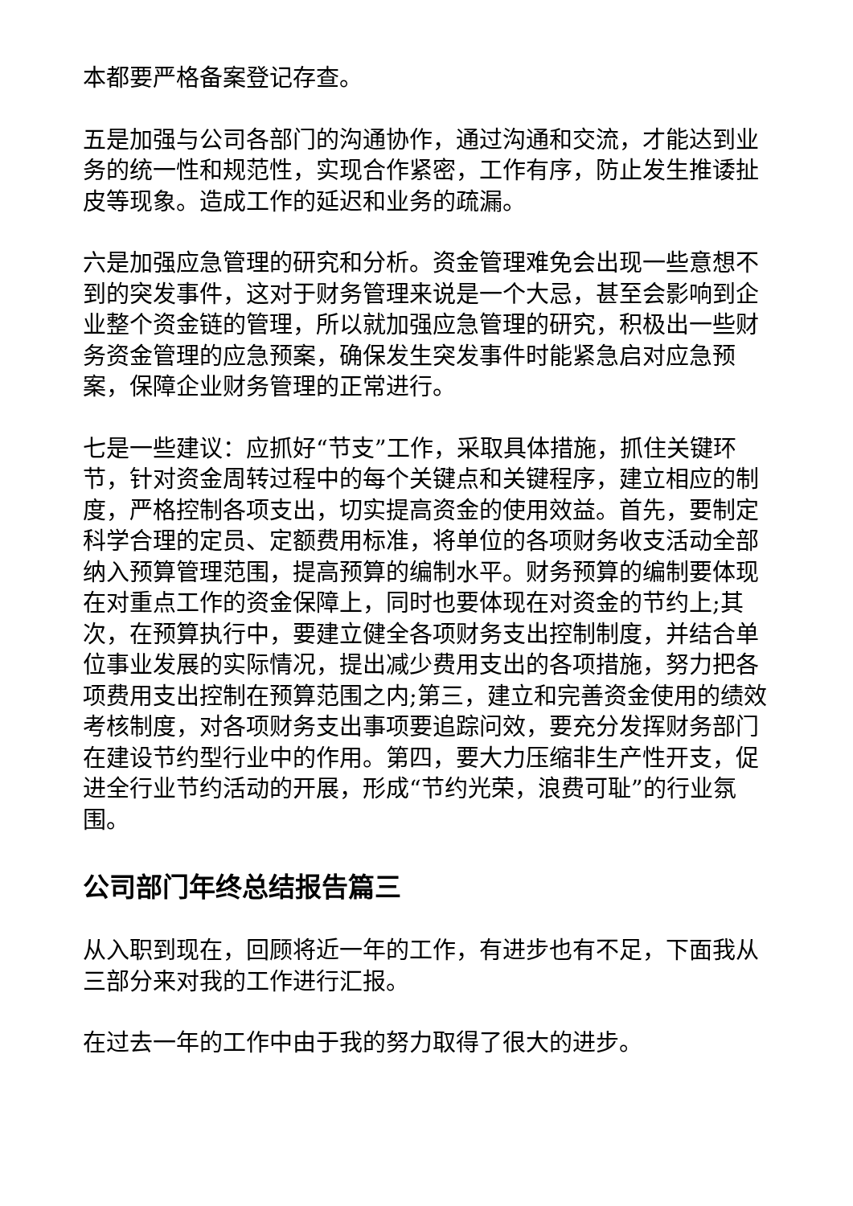本都要严格备案登记存查。
五是加强与公司各部门的沟通协作，通过沟通和交流，才能达到业务的统一性和规范性，实现合作紧密，工作有序，防止发生推诿扯皮等现象。造成工作的延迟和业务的疏漏。
六是加强应急管理的研究和分析。资金管理难免会出现一些意想不到的突发事件，这对于财务管理来说是一个大忌，甚至会影响到企业整个资金链的管理，所以就加强应急管理的研究，积极出一些财务资金管理的应急预案，确保发生突发事件时能紧急启对应急预案，保障企业财务管理的正常进行。
七是一些建议：应抓好“节支”工作，采取具体措施，抓住关键环节，针对资金周转过程中的每个关键点和关键程序，建立相应的制度，严格控制各项支出，切实提高资金的使用效益。首先，要制定科学合理的定员、定额费用标准，将单位的各项财务收支活动全部纳入预算管理范围，提高预算的编制水平。财务预算的编制要体现在对重点工作的资金保障上，同时也要体现在对资金的节约上;其次，在预算执行中，要建立健全各项财务支出控制制度，并结合单位事业发展的实际情况，提出减少费用支出的各项措施，努力把各项费用支出控制在预算范围之内;第三，建立和完善资金使用的绩效考核制度，对各项财务支出事项要追踪问效，要充分发挥财务部门在建设节约型行业中的作用。第四，要大力压缩非生产性开支，促进全行业节约活动的开展，形成“节约光荣，浪费可耻”的行业氛围。
公司部门年终总结报告篇三
从入职到现在，回顾将近一年的工作，有进步也有不足，下面我从三部分来对我的工作进行汇报。
在过去一年的工作中由于我的努力取得了很大的进步。